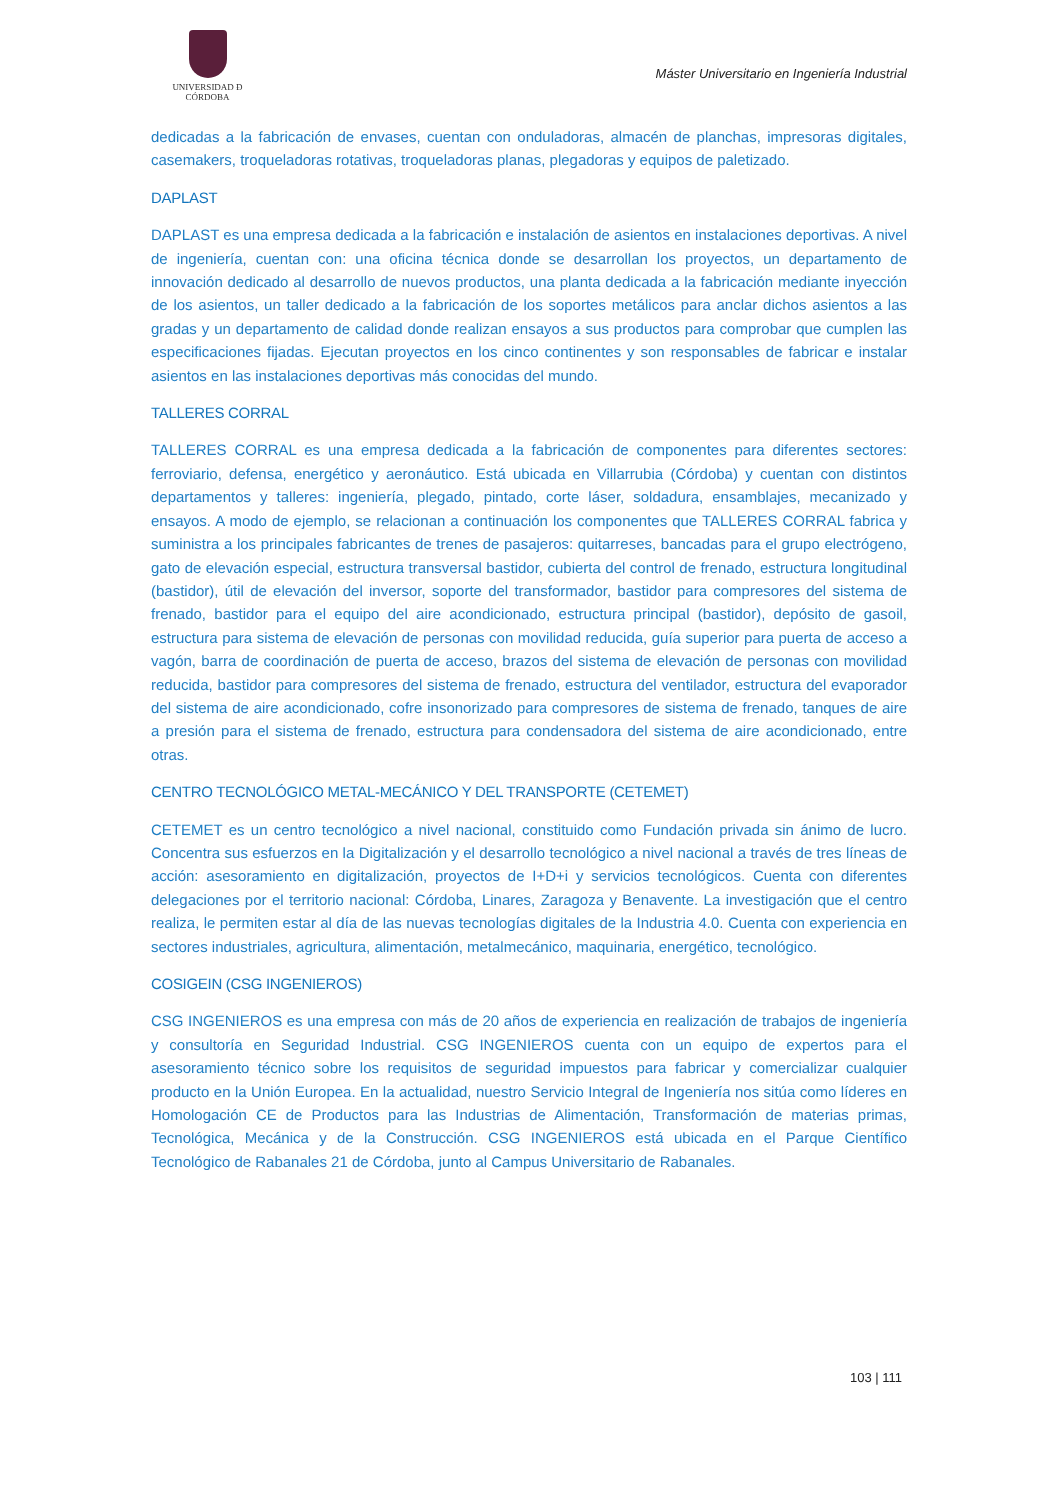UNIVERSIDAD Ð CÓRDOBA
Máster Universitario en Ingeniería Industrial
dedicadas a la fabricación de envases, cuentan con onduladoras, almacén de planchas, impresoras digitales, casemakers, troqueladoras rotativas, troqueladoras planas, plegadoras y equipos de paletizado.
DAPLAST
DAPLAST es una empresa dedicada a la fabricación e instalación de asientos en instalaciones deportivas. A nivel de ingeniería, cuentan con: una oficina técnica donde se desarrollan los proyectos, un departamento de innovación dedicado al desarrollo de nuevos productos, una planta dedicada a la fabricación mediante inyección de los asientos, un taller dedicado a la fabricación de los soportes metálicos para anclar dichos asientos a las gradas y un departamento de calidad donde realizan ensayos a sus productos para comprobar que cumplen las especificaciones fijadas. Ejecutan proyectos en los cinco continentes y son responsables de fabricar e instalar asientos en las instalaciones deportivas más conocidas del mundo.
TALLERES CORRAL
TALLERES CORRAL es una empresa dedicada a la fabricación de componentes para diferentes sectores: ferroviario, defensa, energético y aeronáutico. Está ubicada en Villarrubia (Córdoba) y cuentan con distintos departamentos y talleres: ingeniería, plegado, pintado, corte láser, soldadura, ensamblajes, mecanizado y ensayos. A modo de ejemplo, se relacionan a continuación los componentes que TALLERES CORRAL fabrica y suministra a los principales fabricantes de trenes de pasajeros: quitarreses, bancadas para el grupo electrógeno, gato de elevación especial, estructura transversal bastidor, cubierta del control de frenado, estructura longitudinal (bastidor), útil de elevación del inversor, soporte del transformador, bastidor para compresores del sistema de frenado, bastidor para el equipo del aire acondicionado, estructura principal (bastidor), depósito de gasoil, estructura para sistema de elevación de personas con movilidad reducida, guía superior para puerta de acceso a vagón, barra de coordinación de puerta de acceso, brazos del sistema de elevación de personas con movilidad reducida, bastidor para compresores del sistema de frenado, estructura del ventilador, estructura del evaporador del sistema de aire acondicionado, cofre insonorizado para compresores de sistema de frenado, tanques de aire a presión para el sistema de frenado, estructura para condensadora del sistema de aire acondicionado, entre otras.
CENTRO TECNOLÓGICO METAL-MECÁNICO Y DEL TRANSPORTE (CETEMET)
CETEMET es un centro tecnológico a nivel nacional, constituido como Fundación privada sin ánimo de lucro. Concentra sus esfuerzos en la Digitalización y el desarrollo tecnológico a nivel nacional a través de tres líneas de acción: asesoramiento en digitalización, proyectos de I+D+i y servicios tecnológicos. Cuenta con diferentes delegaciones por el territorio nacional: Córdoba, Linares, Zaragoza y Benavente. La investigación que el centro realiza, le permiten estar al día de las nuevas tecnologías digitales de la Industria 4.0. Cuenta con experiencia en sectores industriales, agricultura, alimentación, metalmecánico, maquinaria, energético, tecnológico.
COSIGEIN (CSG INGENIEROS)
CSG INGENIEROS es una empresa con más de 20 años de experiencia en realización de trabajos de ingeniería y consultoría en Seguridad Industrial. CSG INGENIEROS cuenta con un equipo de expertos para el asesoramiento técnico sobre los requisitos de seguridad impuestos para fabricar y comercializar cualquier producto en la Unión Europea. En la actualidad, nuestro Servicio Integral de Ingeniería nos sitúa como líderes en Homologación CE de Productos para las Industrias de Alimentación, Transformación de materias primas, Tecnológica, Mecánica y de la Construcción. CSG INGENIEROS está ubicada en el Parque Científico Tecnológico de Rabanales 21 de Córdoba, junto al Campus Universitario de Rabanales.
103 | 111